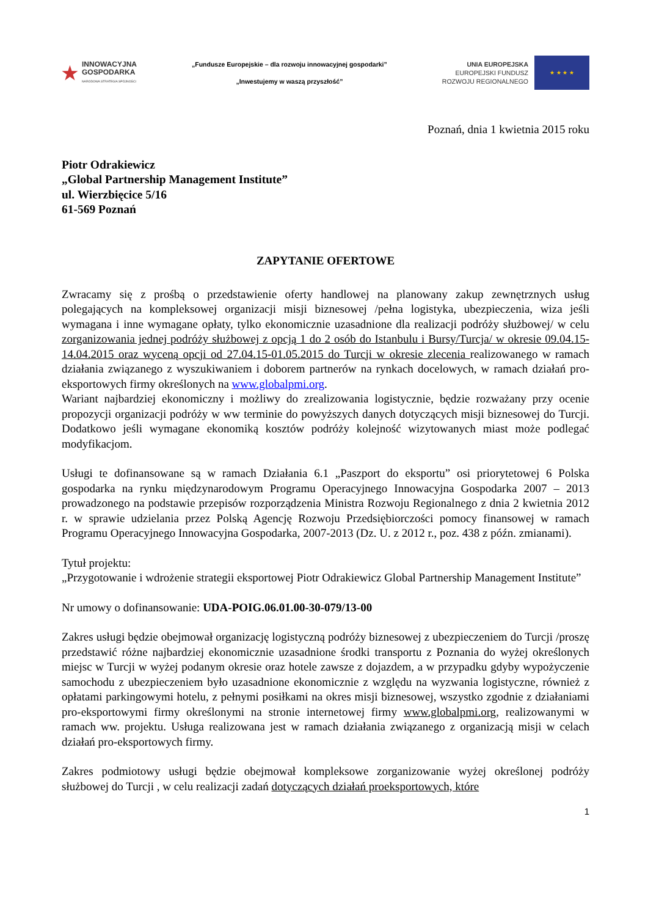★
INNOWACYJNA
GOSPODARKA
NARODOWA STRATEGIA SPÓJNOŚCI
„Fundusze Europejskie – dla rozwoju innowacyjnej gospodarki”
„Inwestujemy w waszą przyszłość”
UNIA EUROPEJSKA
EUROPEJSKI FUNDUSZ
ROZWOJU REGIONALNEGO
★ ★ ★ ★
Poznań, dnia 1 kwietnia 2015 roku
Piotr Odrakiewicz
„Global Partnership Management Institute”
ul. Wierzbięcice 5/16
61-569 Poznań
ZAPYTANIE OFERTOWE
Zwracamy się z prośbą o przedstawienie oferty handlowej na planowany zakup zewnętrznych usług polegających na kompleksowej organizacji misji biznesowej /pełna logistyka, ubezpieczenia, wiza jeśli wymagana i inne wymagane opłaty, tylko ekonomicznie uzasadnione dla realizacji podróży służbowej/ w celu zorganizowania jednej podróży służbowej z opcją 1 do 2 osób do Istanbulu i Bursy/Turcja/ w okresie 09.04.15-14.04.2015 oraz wyceną opcji od 27.04.15-01.05.2015 do Turcji w okresie zlecenia realizowanego w ramach działania związanego z wyszukiwaniem i doborem partnerów na rynkach docelowych, w ramach działań pro-eksportowych firmy określonych na www.globalpmi.org.
Wariant najbardziej ekonomiczny i możliwy do zrealizowania logistycznie, będzie rozważany przy ocenie propozycji organizacji podróży w ww terminie do powyższych danych dotyczących misji biznesowej do Turcji. Dodatkowo jeśli wymagane ekonomiką kosztów podróży kolejność wizytowanych miast może podlegać modyfikacjom.
Usługi te dofinansowane są w ramach Działania 6.1 „Paszport do eksportu” osi priorytetowej 6 Polska gospodarka na rynku międzynarodowym Programu Operacyjnego Innowacyjna Gospodarka 2007 – 2013 prowadzonego na podstawie przepisów rozporządzenia Ministra Rozwoju Regionalnego z dnia 2 kwietnia 2012 r. w sprawie udzielania przez Polską Agencję Rozwoju Przedsiębiorczości pomocy finansowej w ramach Programu Operacyjnego Innowacyjna Gospodarka, 2007-2013 (Dz. U. z 2012 r., poz. 438 z późn. zmianami).
Tytuł projektu:
„Przygotowanie i wdrożenie strategii eksportowej Piotr Odrakiewicz Global Partnership Management Institute”
Nr umowy o dofinansowanie: UDA-POIG.06.01.00-30-079/13-00
Zakres usługi będzie obejmował organizację logistyczną podróży biznesowej z ubezpieczeniem do Turcji /proszę przedstawić różne najbardziej ekonomicznie uzasadnione środki transportu z Poznania do wyżej określonych miejsc w Turcji w wyżej podanym okresie oraz hotele zawsze z dojazdem, a w przypadku gdyby wypożyczenie samochodu z ubezpieczeniem było uzasadnione ekonomicznie z względu na wyzwania logistyczne, również z opłatami parkingowymi hotelu, z pełnymi posiłkami na okres misji biznesowej, wszystko zgodnie z działaniami pro-eksportowymi firmy określonymi na stronie internetowej firmy www.globalpmi.org, realizowanymi w ramach ww. projektu. Usługa realizowana jest w ramach działania związanego z organizacją misji w celach działań pro-eksportowych firmy.
Zakres podmiotowy usługi będzie obejmował kompleksowe zorganizowanie wyżej określonej podróży służbowej do Turcji , w celu realizacji zadań dotyczących działań proeksportowych, które
1